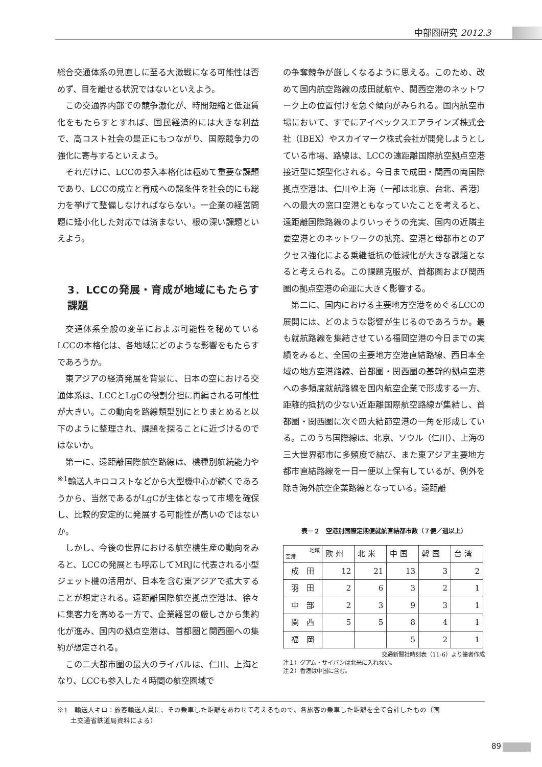中部圏研究 2012.3
総合交通体系の見直しに至る大激戦になる可能性は否めず、目を離せる状況ではないといえよう。
この交通界内部での競争激化が、時間短縮と低運賃化をもたらすとすれば、国民経済的には大きな利益で、高コスト社会の是正にもつながり、国際競争力の強化に寄与するといえよう。
それだけに、LCCの参入本格化は極めて重要な課題であり、LCCの成立と育成への諸条件を社会的にも総力を挙げて整備しなければならない。一企業の経営問題に矮小化した対応では済まない、根の深い課題といえよう。
3．LCCの発展・育成が地域にもたらす課題
交通体系全般の変革におよぶ可能性を秘めているLCCの本格化は、各地域にどのような影響をもたらすであろうか。
東アジアの経済発展を背景に、日本の空における交通体系は、LCCとLgCの役割分担に再編される可能性が大きい。この動向を路線類型別にとりまとめると以下のように整理され、課題を探ることに近づけるのではないか。
第一に、遠距離国際航空路線は、機種別航続能力や<sup>※1</sup>輸送人キロコストなどから大型機中心が続くであろうから、当然であるがLgCが主体となって市場を確保し、比較的安定的に発展する可能性が高いのではないか。
しかし、今後の世界における航空機生産の動向をみると、LCCの発展とも呼応してMRJに代表される小型ジェット機の活用が、日本を含む東アジアで拡大することが想定される。遠距離国際航空拠点空港は、徐々に集客力を高める一方で、企業経営の厳しさから集約化が進み、国内の拠点空港は、首都圏と関西圏への集約が想定される。
この二大都市圏の最大のライバルは、仁川、上海となり、LCCも参入した４時間の航空圏域で
の争奪競争が厳しくなるように思える。このため、改めて国内航空路線の成田就航や、関西空港のネットワーク上の位置付けを急ぐ傾向がみられる。国内航空市場において、すでにアイベックスエアラインズ株式会社（IBEX）やスカイマーク株式会社が開発しようとしている市場、路線は、LCCの遠距離国際航空拠点空港接近型に類型化される。今日まで成田・関西の両国際拠点空港は、仁川や上海（一部は北京、台北、香港）への最大の窓口空港ともなっていたことを考えると、遠距離国際路線のよりいっそうの充実、国内の近隣主要空港とのネットワークの拡充、空港と母都市とのアクセス強化による乗継抵抗の低減化が大きな課題となると考えられる。この課題克服が、首都圏および関西圏の拠点空港の命運に大きく影響する。
第二に、国内における主要地方空港をめぐるLCCの展開には、どのような影響が生じるのであろうか。最も就航路線を集結させている福岡空港の今日までの実績をみると、全国の主要地方空港直結路線、西日本全域の地方空港路線、首都圏・関西圏の基幹的拠点空港への多頻度就航路線を国内航空企業で形成する一方、距離的抵抗の少ない近距離国際航空路線が集結し、首都圏・関西圏に次ぐ四大結節空港の一角を形成している。このうち国際線は、北京、ソウル（仁川）、上海の三大世界都市に多頻度で結び、また東アジア主要地方都市直結路線を一日一便以上保有しているが、例外を除き海外航空企業路線となっている。遠距離
表－２　空港別国際定期便就航直結都市数（７便／週以上）
| 地域 空港 | 欧 州 | 北 米 | 中 国 | 韓 国 | 台 湾 |
| --- | --- | --- | --- | --- | --- |
| 成 田 | 12 | 21 | 13 | 3 | 2 |
| 羽 田 | 2 | 6 | 3 | 2 | 1 |
| 中 部 | 2 | 3 | 9 | 3 | 1 |
| 関 西 | 5 | 5 | 8 | 4 | 1 |
| 福 岡 | | | 5 | 2 | 1 |
交通新聞社時刻表（11-6）より筆者作成
注１）グアム・サイパンは北米に入れない。
注２）香港は中国に含む。
※1　輸送人キロ：旅客輸送人員に、その乗車した距離をあわせて考えるもので、各旅客の乗車した距離を全て合計したもの（国
　　土交通省鉄道局資料による）
89